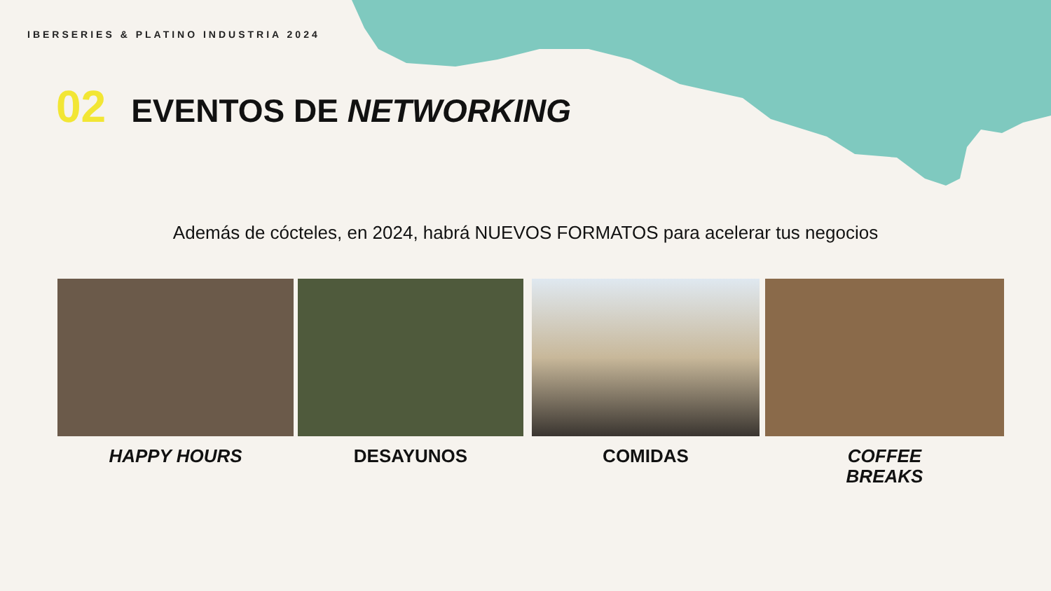IBERSERIES & PLATINO INDUSTRIA 2024
02 EVENTOS DE NETWORKING
Además de cócteles, en 2024, habrá NUEVOS FORMATOS para acelerar tus negocios
HAPPY HOURS DESAYUNOS COMIDAS COFFEE
BREAKS